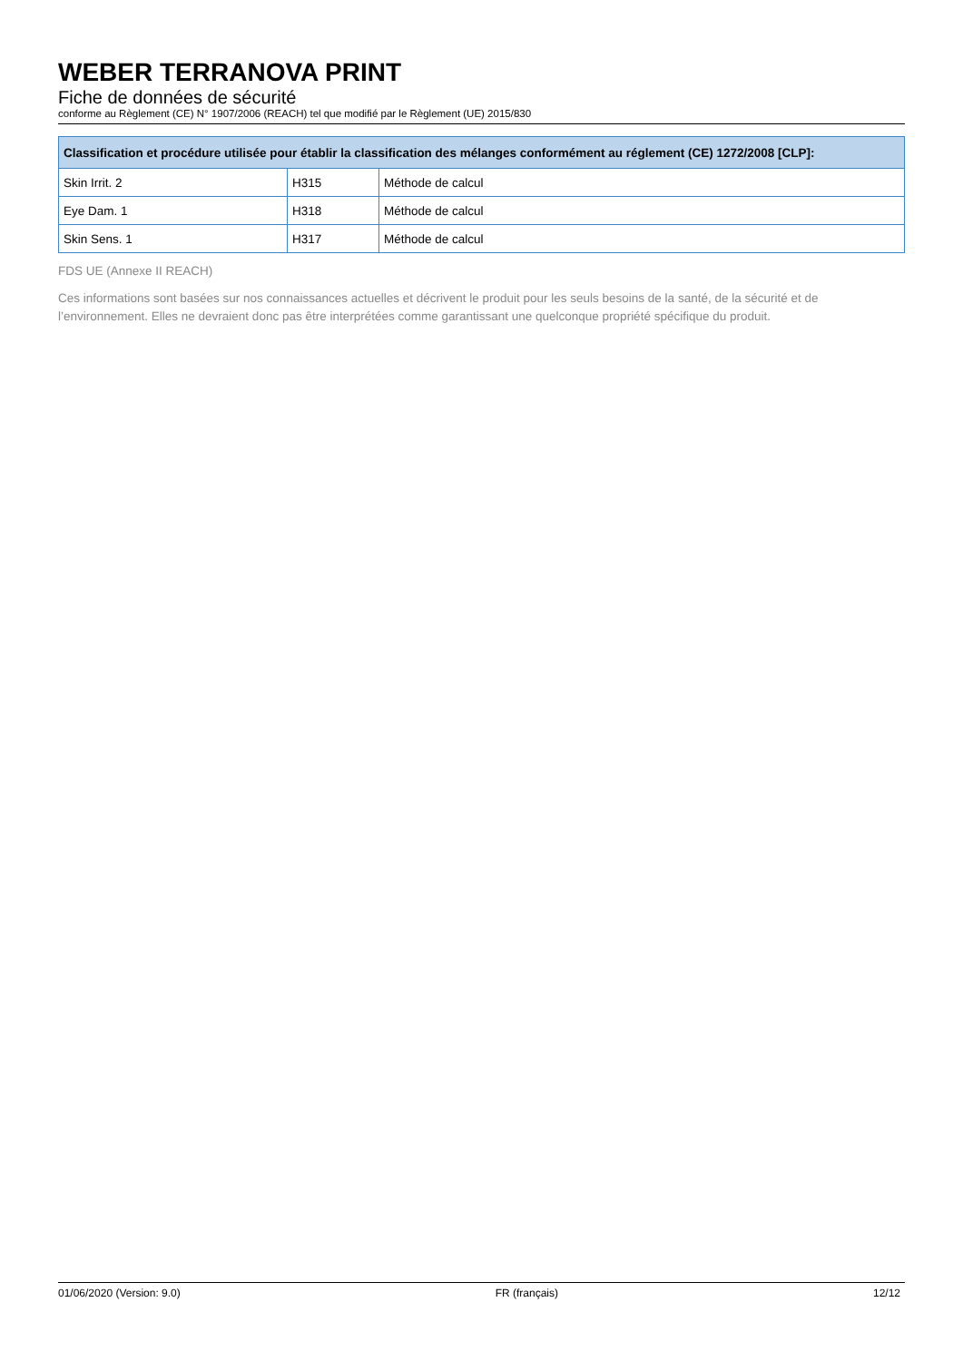WEBER TERRANOVA PRINT
Fiche de données de sécurité
conforme au Règlement (CE) N° 1907/2006 (REACH) tel que modifié par le Règlement (UE) 2015/830
| Classification et procédure utilisée pour établir la classification des mélanges conformément au réglement (CE) 1272/2008 [CLP]: | | |
| --- | --- | --- |
| Skin Irrit. 2 | H315 | Méthode de calcul |
| Eye Dam. 1 | H318 | Méthode de calcul |
| Skin Sens. 1 | H317 | Méthode de calcul |
FDS UE (Annexe II REACH)
Ces informations sont basées sur nos connaissances actuelles et décrivent le produit pour les seuls besoins de la santé, de la sécurité et de l’environnement. Elles ne devraient donc pas être interprétées comme garantissant une quelconque propriété spécifique du produit.
01/06/2020 (Version: 9.0) FR (français) 12/12